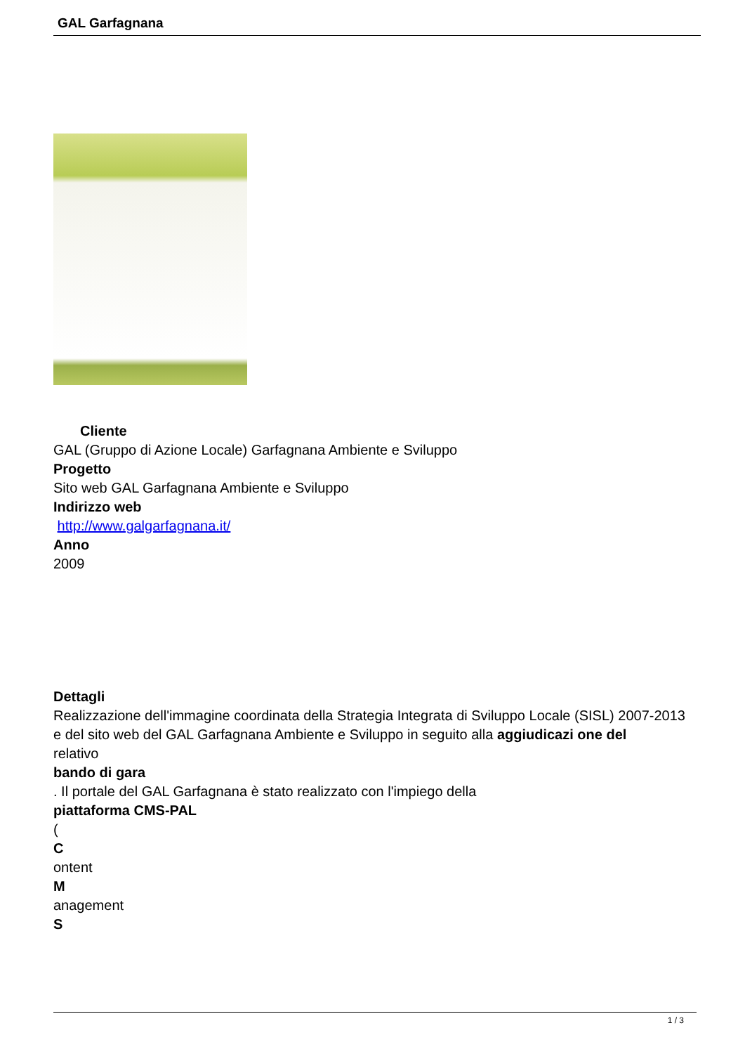GAL Garfagnana
Cliente
GAL (Gruppo di Azione Locale) Garfagnana Ambiente e Sviluppo
Progetto
Sito web GAL Garfagnana Ambiente e Sviluppo
Indirizzo web
http://www.galgarfagnana.it/
Anno
2009
Dettagli
Realizzazione dell'immagine coordinata della Strategia Integrata di Sviluppo Locale (SISL) 2007-2013 e del sito web del GAL Garfagnana Ambiente e Sviluppo in seguito alla aggiudicazi one del
relativo
bando di gara
. Il portale del GAL Garfagnana è stato realizzato con l'impiego della
piattaforma CMS-PAL
(
C
ontent
M
anagement
S
1 / 3